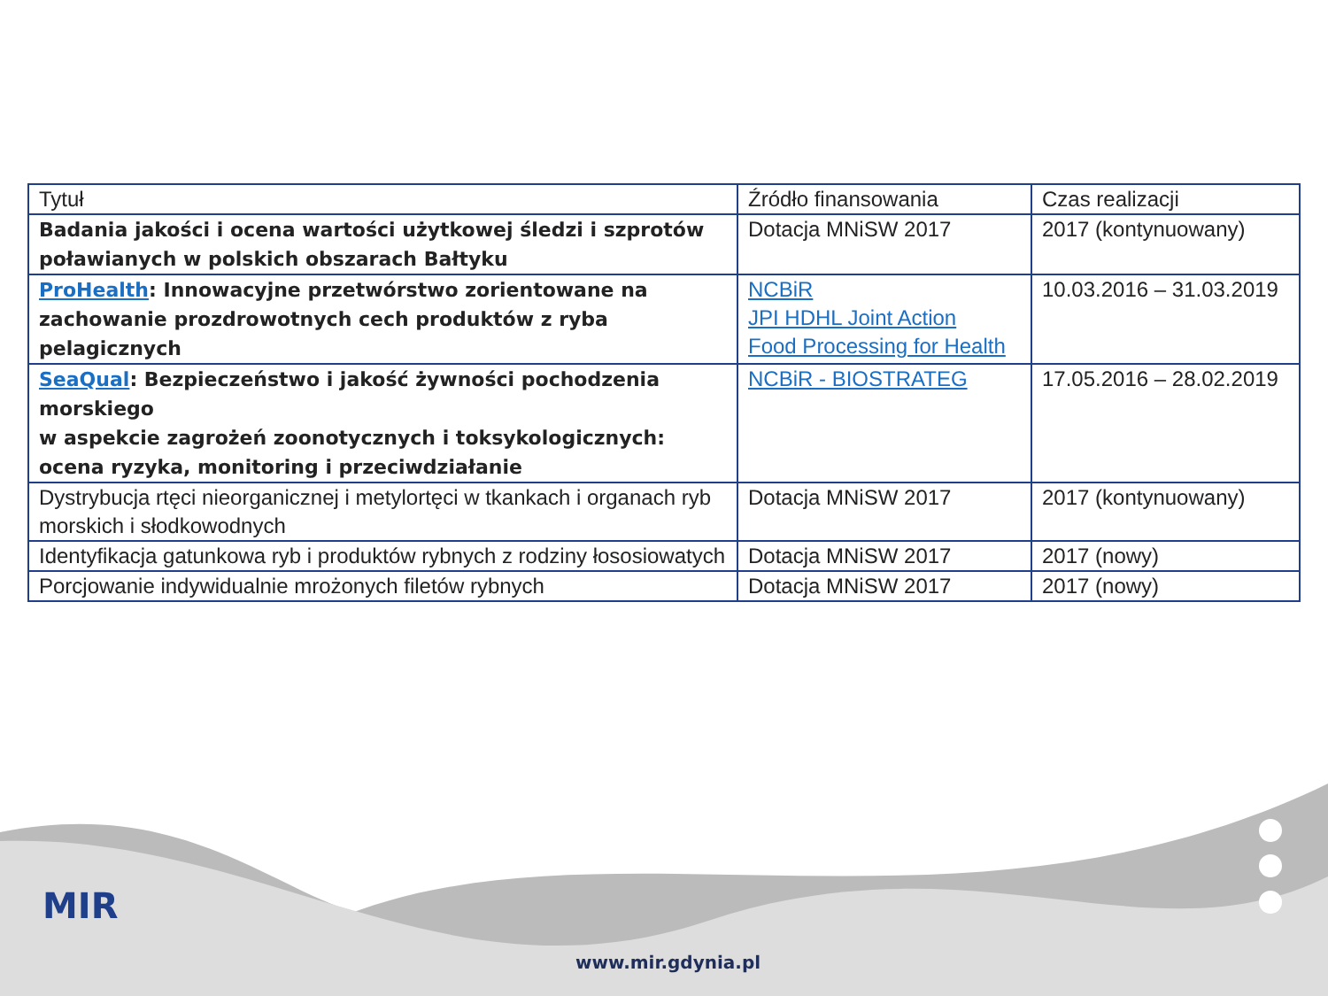| Tytuł | Źródło finansowania | Czas realizacji |
| Badania jakości i ocena wartości użytkowej śledzi i szprotów poławianych w polskich obszarach Bałtyku | Dotacja MNiSW 2017 | 2017 (kontynuowany) |
| ProHealth : Innowacyjne przetwórstwo zorientowane na zachowanie prozdrowotnych cech produktów z ryba pelagicznych | NCBiR JPI HDHL Joint Action Food Processing for Health | 10.03.2016 – 31.03.2019 |
| SeaQual : Bezpieczeństwo i jakość żywności pochodzenia morskiego w aspekcie zagrożeń zoonotycznych i toksykologicznych: ocena ryzyka, monitoring i przeciwdziałanie | NCBiR - BIOSTRATEG | 17.05.2016 – 28.02.2019 |
| Dystrybucja rtęci nieorganicznej i metylortęci w tkankach i organach ryb morskich i słodkowodnych | Dotacja MNiSW 2017 | 2017 (kontynuowany) |
| Identyfikacja gatunkowa ryb i produktów rybnych z rodziny łososiowatych | Dotacja MNiSW 2017 | 2017 (nowy) |
| Porcjowanie indywidualnie mrożonych filetów rybnych | Dotacja MNiSW 2017 | 2017 (nowy) |
MIR
www.mir.gdynia.pl